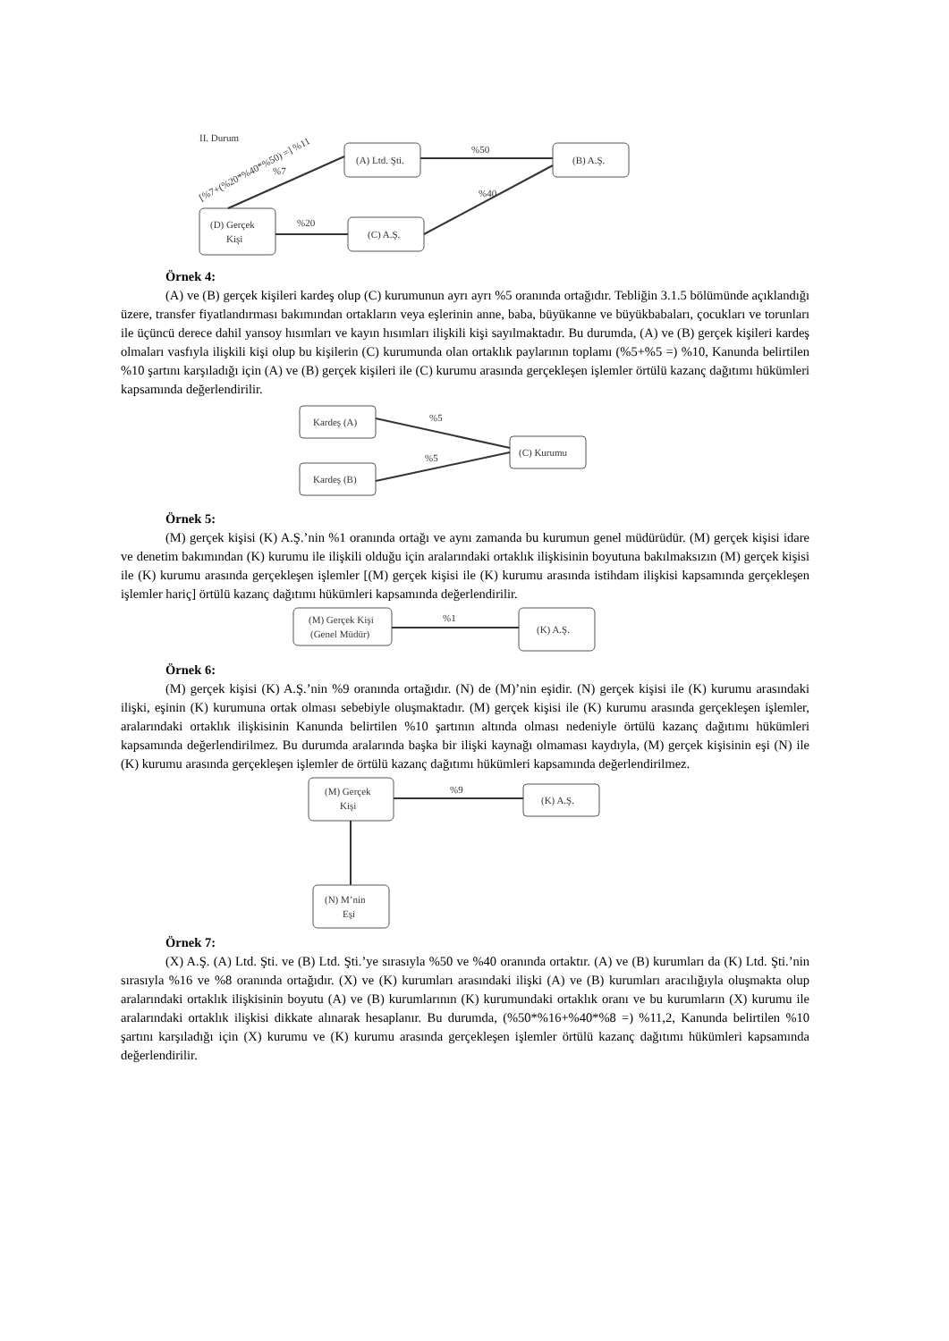II. Durum
[%7+(%20*%40*%50) =] %11
(A) Ltd. Şti.
(B) A.Ş.
(D) Gerçek
Kişi
(C) A.Ş.
%50
%7
%20
%40
Örnek 4:
(A) ve (B) gerçek kişileri kardeş olup (C) kurumunun ayrı ayrı %5 oranında ortağıdır. Tebliğin 3.1.5 bölümünde açıklandığı üzere, transfer fiyatlandırması bakımından ortakların veya eşlerinin anne, baba, büyükanne ve büyükbabaları, çocukları ve torunları ile üçüncü derece dahil yansoy hısımları ve kayın hısımları ilişkili kişi sayılmaktadır. Bu durumda, (A) ve (B) gerçek kişileri kardeş olmaları vasfıyla ilişkili kişi olup bu kişilerin (C) kurumunda olan ortaklık paylarının toplamı (%5+%5 =) %10, Kanunda belirtilen %10 şartını karşıladığı için (A) ve (B) gerçek kişileri ile (C) kurumu arasında gerçekleşen işlemler örtülü kazanç dağıtımı hükümleri kapsamında değerlendirilir.
Kardeş (A)
Kardeş (B)
(C) Kurumu
%5
%5
Örnek 5:
(M) gerçek kişisi (K) A.Ş.’nin %1 oranında ortağı ve aynı zamanda bu kurumun genel müdürüdür. (M) gerçek kişisi idare ve denetim bakımından (K) kurumu ile ilişkili olduğu için aralarındaki ortaklık ilişkisinin boyutuna bakılmaksızın (M) gerçek kişisi ile (K) kurumu arasında gerçekleşen işlemler [(M) gerçek kişisi ile (K) kurumu arasında istihdam ilişkisi kapsamında gerçekleşen işlemler hariç] örtülü kazanç dağıtımı hükümleri kapsamında değerlendirilir.
(M) Gerçek Kişi
(Genel Müdür)
(K) A.Ş.
%1
Örnek 6:
(M) gerçek kişisi (K) A.Ş.’nin %9 oranında ortağıdır. (N) de (M)’nin eşidir. (N) gerçek kişisi ile (K) kurumu arasındaki ilişki, eşinin (K) kurumuna ortak olması sebebiyle oluşmaktadır. (M) gerçek kişisi ile (K) kurumu arasında gerçekleşen işlemler, aralarındaki ortaklık ilişkisinin Kanunda belirtilen %10 şartının altında olması nedeniyle örtülü kazanç dağıtımı hükümleri kapsamında değerlendirilmez. Bu durumda aralarında başka bir ilişki kaynağı olmaması kaydıyla, (M) gerçek kişisinin eşi (N) ile (K) kurumu arasında gerçekleşen işlemler de örtülü kazanç dağıtımı hükümleri kapsamında değerlendirilmez.
(M) Gerçek
Kişi
(K) A.Ş.
%9
(N) M’nin
Eşi
Örnek 7:
(X) A.Ş. (A) Ltd. Şti. ve (B) Ltd. Şti.’ye sırasıyla %50 ve %40 oranında ortaktır. (A) ve (B) kurumları da (K) Ltd. Şti.’nin sırasıyla %16 ve %8 oranında ortağıdır. (X) ve (K) kurumları arasındaki ilişki (A) ve (B) kurumları aracılığıyla oluşmakta olup aralarındaki ortaklık ilişkisinin boyutu (A) ve (B) kurumlarının (K) kurumundaki ortaklık oranı ve bu kurumların (X) kurumu ile aralarındaki ortaklık ilişkisi dikkate alınarak hesaplanır. Bu durumda, (%50*%16+%40*%8 =) %11,2, Kanunda belirtilen %10 şartını karşıladığı için (X) kurumu ve (K) kurumu arasında gerçekleşen işlemler örtülü kazanç dağıtımı hükümleri kapsamında değerlendirilir.